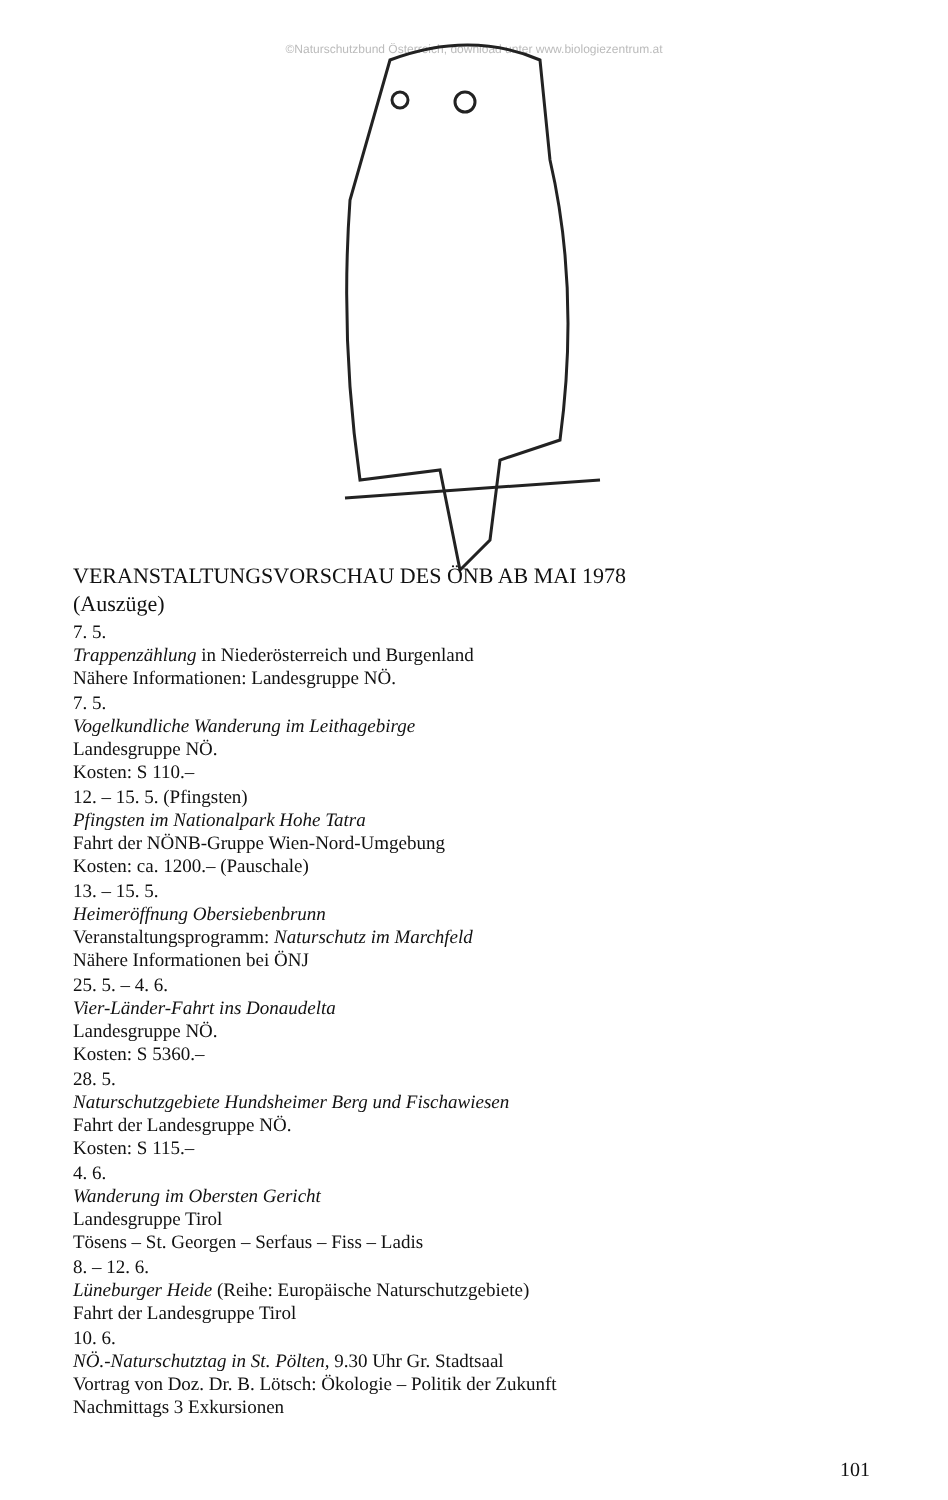©Naturschutzbund Österreich, download unter www.biologiezentrum.at
VERANSTALTUNGSVORSCHAU DES ÖNB AB MAI 1978
(Auszüge)
7. 5.
Trappenzählung in Niederösterreich und Burgenland
Nähere Informationen: Landesgruppe NÖ.
7. 5.
Vogelkundliche Wanderung im Leithagebirge
Landesgruppe NÖ.
Kosten: S 110.–
12. – 15. 5. (Pfingsten)
Pfingsten im Nationalpark Hohe Tatra
Fahrt der NÖNB-Gruppe Wien-Nord-Umgebung
Kosten: ca. 1200.– (Pauschale)
13. – 15. 5.
Heimeröffnung Obersiebenbrunn
Veranstaltungsprogramm: Naturschutz im Marchfeld
Nähere Informationen bei ÖNJ
25. 5. – 4. 6.
Vier-Länder-Fahrt ins Donaudelta
Landesgruppe NÖ.
Kosten: S 5360.–
28. 5.
Naturschutzgebiete Hundsheimer Berg und Fischawiesen
Fahrt der Landesgruppe NÖ.
Kosten: S 115.–
4. 6.
Wanderung im Obersten Gericht
Landesgruppe Tirol
Tösens – St. Georgen – Serfaus – Fiss – Ladis
8. – 12. 6.
Lüneburger Heide (Reihe: Europäische Naturschutzgebiete)
Fahrt der Landesgruppe Tirol
10. 6.
NÖ.-Naturschutztag in St. Pölten, 9.30 Uhr Gr. Stadtsaal
Vortrag von Doz. Dr. B. Lötsch: Ökologie – Politik der Zukunft
Nachmittags 3 Exkursionen
101